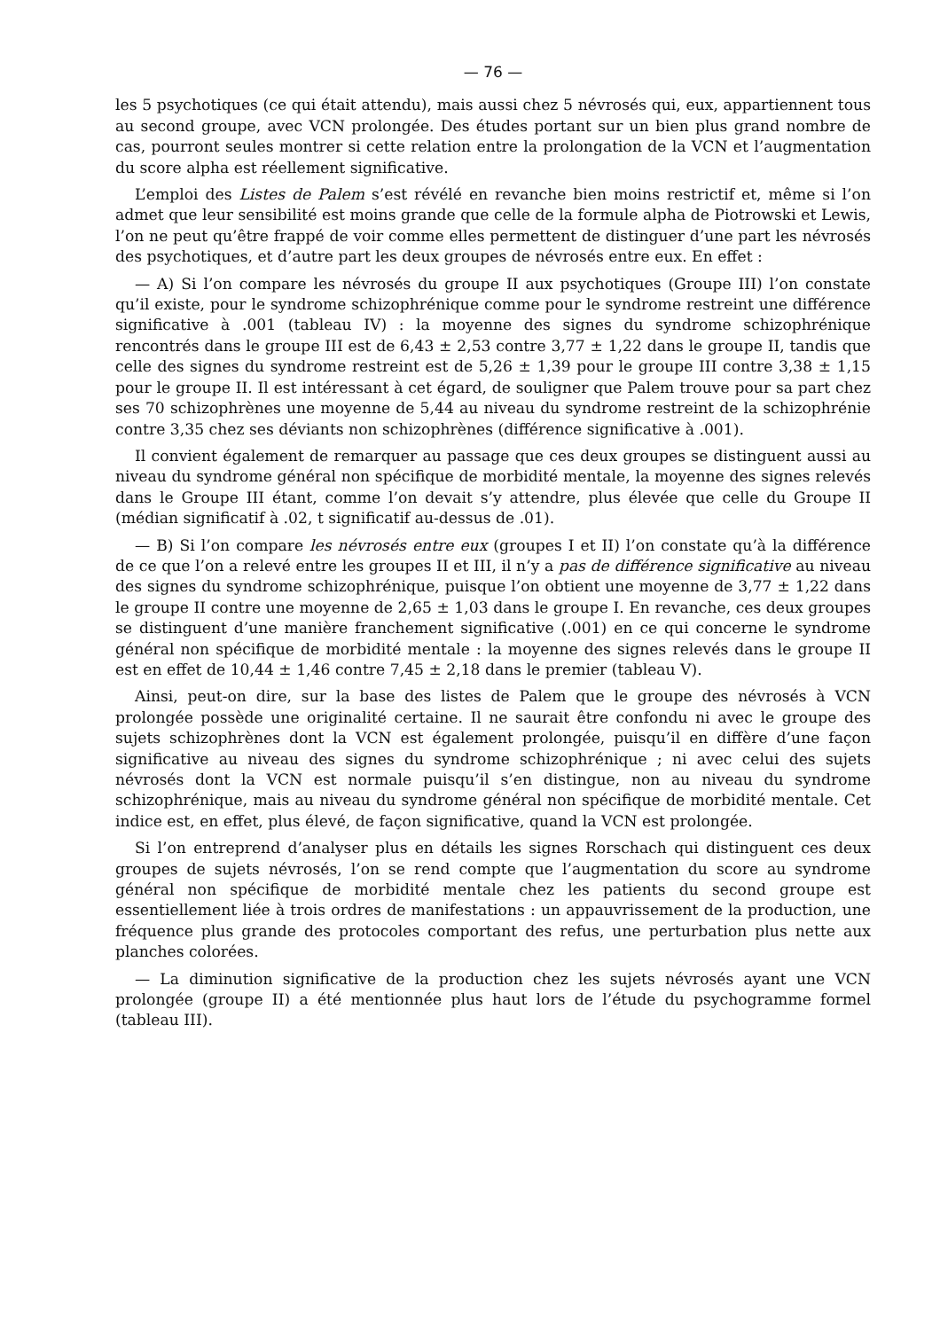— 76 —
les 5 psychotiques (ce qui était attendu), mais aussi chez 5 névrosés qui, eux, appartiennent tous au second groupe, avec VCN prolongée. Des études portant sur un bien plus grand nombre de cas, pourront seules montrer si cette relation entre la prolongation de la VCN et l’augmentation du score alpha est réellement significative.
L’emploi des Listes de Palem s’est révélé en revanche bien moins restrictif et, même si l’on admet que leur sensibilité est moins grande que celle de la formule alpha de Piotrowski et Lewis, l’on ne peut qu’être frappé de voir comme elles permettent de distinguer d’une part les névrosés des psychotiques, et d’autre part les deux groupes de névrosés entre eux. En effet :
— A) Si l’on compare les névrosés du groupe II aux psychotiques (Groupe III) l’on constate qu’il existe, pour le syndrome schizophrénique comme pour le syndrome restreint une différence significative à .001 (tableau IV) : la moyenne des signes du syndrome schizophrénique rencontrés dans le groupe III est de 6,43 ± 2,53 contre 3,77 ± 1,22 dans le groupe II, tandis que celle des signes du syndrome restreint est de 5,26 ± 1,39 pour le groupe III contre 3,38 ± 1,15 pour le groupe II. Il est intéressant à cet égard, de souligner que Palem trouve pour sa part chez ses 70 schizophrènes une moyenne de 5,44 au niveau du syndrome restreint de la schizophrénie contre 3,35 chez ses déviants non schizophrènes (différence significative à .001).
Il convient également de remarquer au passage que ces deux groupes se distinguent aussi au niveau du syndrome général non spécifique de morbidité mentale, la moyenne des signes relevés dans le Groupe III étant, comme l’on devait s’y attendre, plus élevée que celle du Groupe II (médian significatif à .02, t significatif au-dessus de .01).
— B) Si l’on compare les névrosés entre eux (groupes I et II) l’on constate qu’à la différence de ce que l’on a relevé entre les groupes II et III, il n’y a pas de différence significative au niveau des signes du syndrome schizophrénique, puisque l’on obtient une moyenne de 3,77 ± 1,22 dans le groupe II contre une moyenne de 2,65 ± 1,03 dans le groupe I. En revanche, ces deux groupes se distinguent d’une manière franchement significative (.001) en ce qui concerne le syndrome général non spécifique de morbidité mentale : la moyenne des signes relevés dans le groupe II est en effet de 10,44 ± 1,46 contre 7,45 ± 2,18 dans le premier (tableau V).
Ainsi, peut-on dire, sur la base des listes de Palem que le groupe des névrosés à VCN prolongée possède une originalité certaine. Il ne saurait être confondu ni avec le groupe des sujets schizophrènes dont la VCN est également prolongée, puisqu’il en diffère d’une façon significative au niveau des signes du syndrome schizophrénique ; ni avec celui des sujets névrosés dont la VCN est normale puisqu’il s’en distingue, non au niveau du syndrome schizophrénique, mais au niveau du syndrome général non spécifique de morbidité mentale. Cet indice est, en effet, plus élevé, de façon significative, quand la VCN est prolongée.
Si l’on entreprend d’analyser plus en détails les signes Rorschach qui distinguent ces deux groupes de sujets névrosés, l’on se rend compte que l’augmentation du score au syndrome général non spécifique de morbidité mentale chez les patients du second groupe est essentiellement liée à trois ordres de manifestations : un appauvrissement de la production, une fréquence plus grande des protocoles comportant des refus, une perturbation plus nette aux planches colorées.
— La diminution significative de la production chez les sujets névrosés ayant une VCN prolongée (groupe II) a été mentionnée plus haut lors de l’étude du psychogramme formel (tableau III).